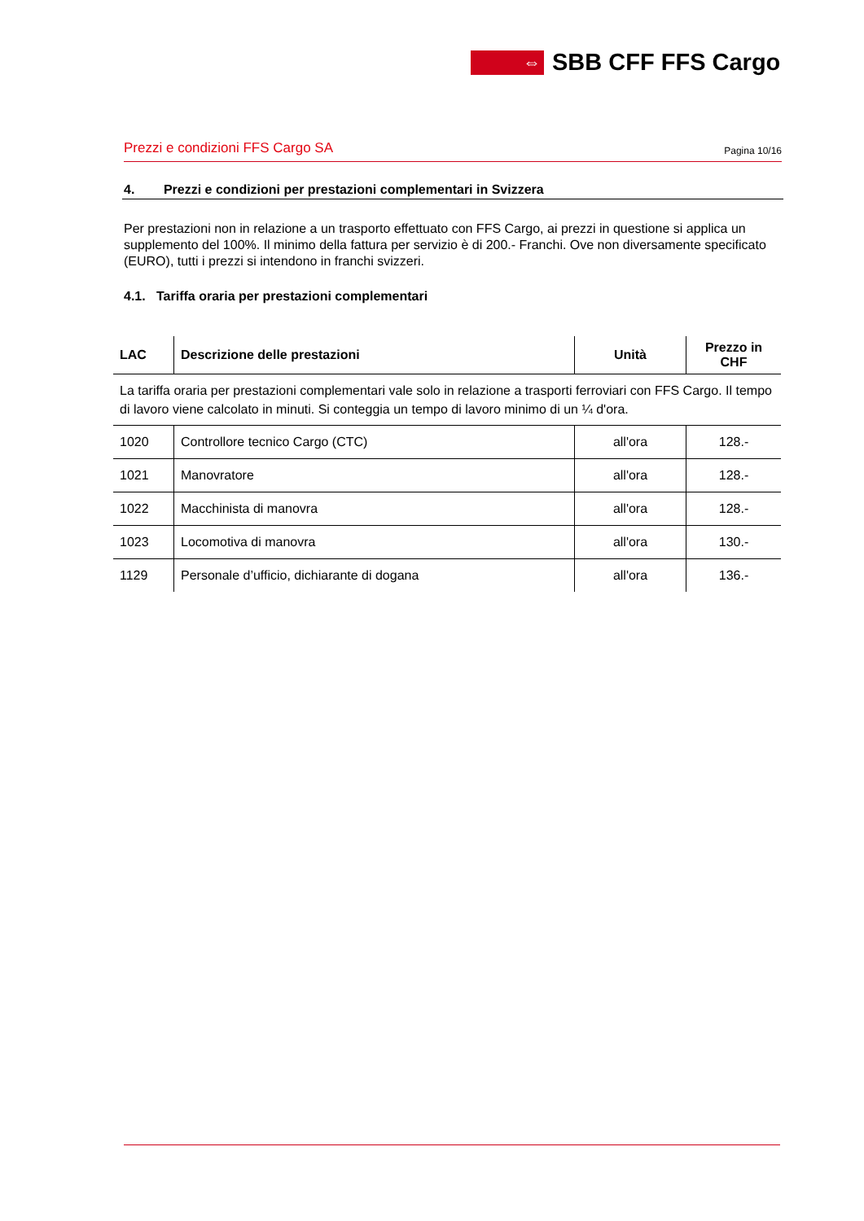⇔
SBB CFF FFS Cargo
Prezzi e condizioni FFS Cargo SA Pagina 10/16
4. Prezzi e condizioni per prestazioni complementari in Svizzera
Per prestazioni non in relazione a un trasporto effettuato con FFS Cargo, ai prezzi in questione si applica un supplemento del 100%. Il minimo della fattura per servizio è di 200.- Franchi. Ove non diversamente specificato (EURO), tutti i prezzi si intendono in franchi svizzeri.
4.1. Tariffa oraria per prestazioni complementari
| LAC | Descrizione delle prestazioni | Unità | Prezzo in CHF |
| --- | --- | --- | --- |
| La tariffa oraria per prestazioni complementari vale solo in relazione a trasporti ferroviari con FFS Cargo. Il tempo di lavoro viene calcolato in minuti. Si conteggia un tempo di lavoro minimo di un ¼ d'ora. | | | |
| 1020 | Controllore tecnico Cargo (CTC) | all'ora | 128.- |
| 1021 | Manovratore | all'ora | 128.- |
| 1022 | Macchinista di manovra | all'ora | 128.- |
| 1023 | Locomotiva di manovra | all'ora | 130.- |
| 1129 | Personale d’ufficio, dichiarante di dogana | all'ora | 136.- |